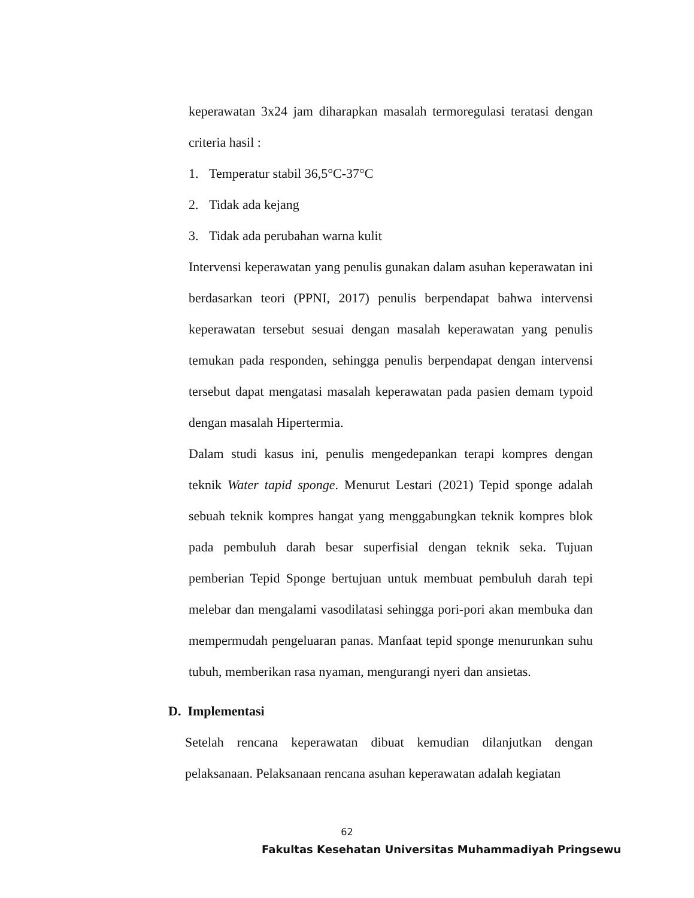keperawatan 3x24 jam diharapkan masalah termoregulasi teratasi dengan criteria hasil :
1. Temperatur stabil 36,5°C-37°C
2. Tidak ada kejang
3. Tidak ada perubahan warna kulit
Intervensi keperawatan yang penulis gunakan dalam asuhan keperawatan ini berdasarkan teori (PPNI, 2017) penulis berpendapat bahwa intervensi keperawatan tersebut sesuai dengan masalah keperawatan yang penulis temukan pada responden, sehingga penulis berpendapat dengan intervensi tersebut dapat mengatasi masalah keperawatan pada pasien demam typoid dengan masalah Hipertermia.
Dalam studi kasus ini, penulis mengedepankan terapi kompres dengan teknik Water tapid sponge. Menurut Lestari (2021) Tepid sponge adalah sebuah teknik kompres hangat yang menggabungkan teknik kompres blok pada pembuluh darah besar superfisial dengan teknik seka. Tujuan pemberian Tepid Sponge bertujuan untuk membuat pembuluh darah tepi melebar dan mengalami vasodilatasi sehingga pori-pori akan membuka dan mempermudah pengeluaran panas. Manfaat tepid sponge menurunkan suhu tubuh, memberikan rasa nyaman, mengurangi nyeri dan ansietas.
D. Implementasi
Setelah rencana keperawatan dibuat kemudian dilanjutkan dengan pelaksanaan. Pelaksanaan rencana asuhan keperawatan adalah kegiatan
62
Fakultas Kesehatan Universitas Muhammadiyah Pringsewu